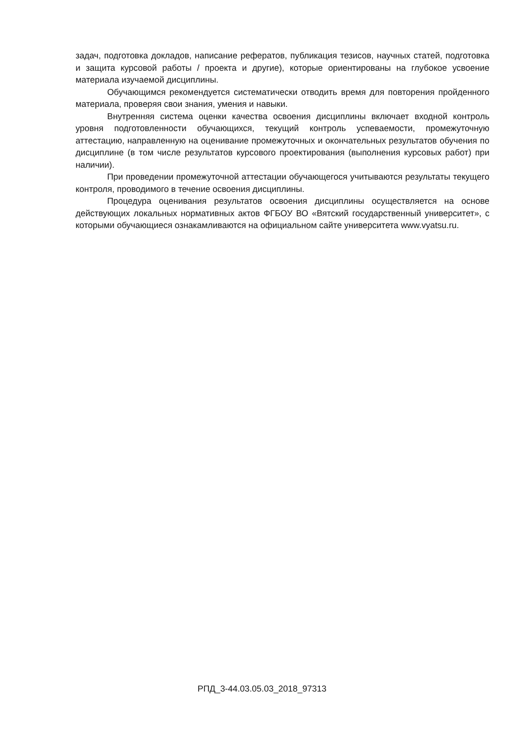задач, подготовка докладов, написание рефератов, публикация тезисов, научных статей, подготовка и защита курсовой работы / проекта и другие), которые ориентированы на глубокое усвоение материала изучаемой дисциплины.
Обучающимся рекомендуется систематически отводить время для повторения пройденного материала, проверяя свои знания, умения и навыки.
Внутренняя система оценки качества освоения дисциплины включает входной контроль уровня подготовленности обучающихся, текущий контроль успеваемости, промежуточную аттестацию, направленную на оценивание промежуточных и окончательных результатов обучения по дисциплине (в том числе результатов курсового проектирования (выполнения курсовых работ) при наличии).
При проведении промежуточной аттестации обучающегося учитываются результаты текущего контроля, проводимого в течение освоения дисциплины.
Процедура оценивания результатов освоения дисциплины осуществляется на основе действующих локальных нормативных актов ФГБОУ ВО «Вятский государственный университет», с которыми обучающиеся ознакамливаются на официальном сайте университета www.vyatsu.ru.
РПД_3-44.03.05.03_2018_97313